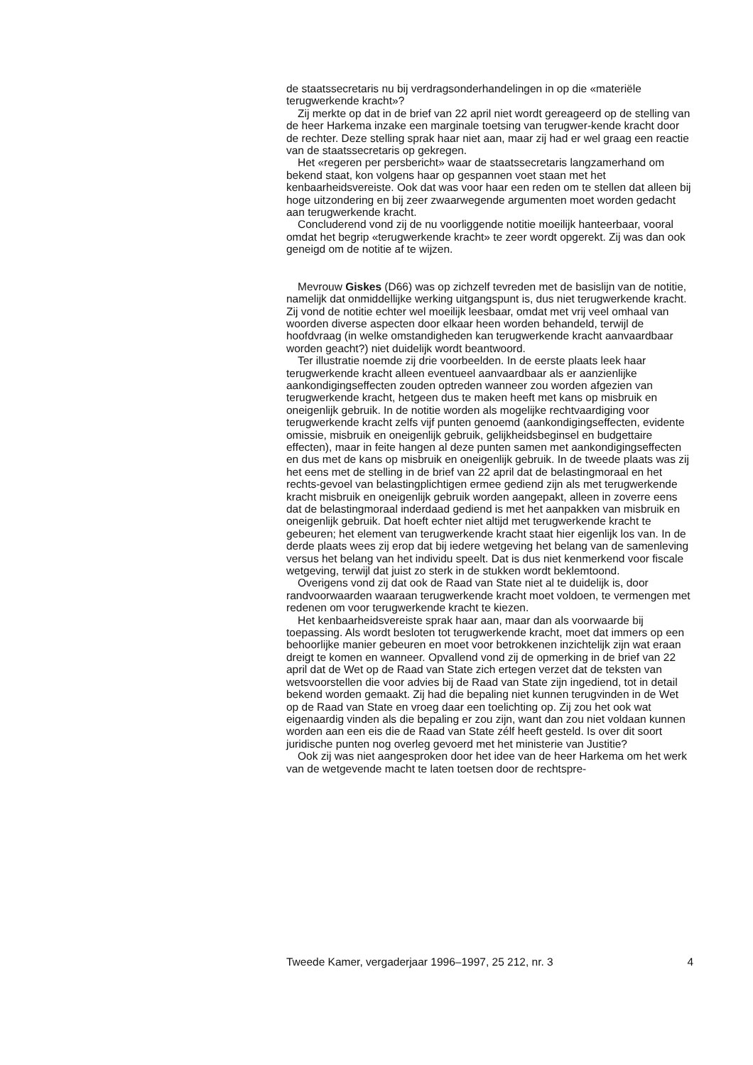de staatssecretaris nu bij verdragsonderhandelingen in op die «materiële terugwerkende kracht»?
Zij merkte op dat in de brief van 22 april niet wordt gereageerd op de stelling van de heer Harkema inzake een marginale toetsing van terugwer-kende kracht door de rechter. Deze stelling sprak haar niet aan, maar zij had er wel graag een reactie van de staatssecretaris op gekregen.
Het «regeren per persbericht» waar de staatssecretaris langzamerhand om bekend staat, kon volgens haar op gespannen voet staan met het kenbaarheidsvereiste. Ook dat was voor haar een reden om te stellen dat alleen bij hoge uitzondering en bij zeer zwaarwegende argumenten moet worden gedacht aan terugwerkende kracht.
Concluderend vond zij de nu voorliggende notitie moeilijk hanteerbaar, vooral omdat het begrip «terugwerkende kracht» te zeer wordt opgerekt. Zij was dan ook geneigd om de notitie af te wijzen.
Mevrouw Giskes (D66) was op zichzelf tevreden met de basislijn van de notitie, namelijk dat onmiddellijke werking uitgangspunt is, dus niet terugwerkende kracht. Zij vond de notitie echter wel moeilijk leesbaar, omdat met vrij veel omhaal van woorden diverse aspecten door elkaar heen worden behandeld, terwijl de hoofdvraag (in welke omstandigheden kan terugwerkende kracht aanvaardbaar worden geacht?) niet duidelijk wordt beantwoord.
Ter illustratie noemde zij drie voorbeelden. In de eerste plaats leek haar terugwerkende kracht alleen eventueel aanvaardbaar als er aanzienlijke aankondigingseffecten zouden optreden wanneer zou worden afgezien van terugwerkende kracht, hetgeen dus te maken heeft met kans op misbruik en oneigenlijk gebruik. In de notitie worden als mogelijke rechtvaardiging voor terugwerkende kracht zelfs vijf punten genoemd (aankondigingseffecten, evidente omissie, misbruik en oneigenlijk gebruik, gelijkheidsbeginsel en budgettaire effecten), maar in feite hangen al deze punten samen met aankondigingseffecten en dus met de kans op misbruik en oneigenlijk gebruik. In de tweede plaats was zij het eens met de stelling in de brief van 22 april dat de belastingmoraal en het rechts-gevoel van belastingplichtigen ermee gediend zijn als met terugwerkende kracht misbruik en oneigenlijk gebruik worden aangepakt, alleen in zoverre eens dat de belastingmoraal inderdaad gediend is met het aanpakken van misbruik en oneigenlijk gebruik. Dat hoeft echter niet altijd met terugwerkende kracht te gebeuren; het element van terugwerkende kracht staat hier eigenlijk los van. In de derde plaats wees zij erop dat bij iedere wetgeving het belang van de samenleving versus het belang van het individu speelt. Dat is dus niet kenmerkend voor fiscale wetgeving, terwijl dat juist zo sterk in de stukken wordt beklemtoond.
Overigens vond zij dat ook de Raad van State niet al te duidelijk is, door randvoorwaarden waaraan terugwerkende kracht moet voldoen, te vermengen met redenen om voor terugwerkende kracht te kiezen.
Het kenbaarheidsvereiste sprak haar aan, maar dan als voorwaarde bij toepassing. Als wordt besloten tot terugwerkende kracht, moet dat immers op een behoorlijke manier gebeuren en moet voor betrokkenen inzichtelijk zijn wat eraan dreigt te komen en wanneer. Opvallend vond zij de opmerking in de brief van 22 april dat de Wet op de Raad van State zich ertegen verzet dat de teksten van wetsvoorstellen die voor advies bij de Raad van State zijn ingediend, tot in detail bekend worden gemaakt. Zij had die bepaling niet kunnen terugvinden in de Wet op de Raad van State en vroeg daar een toelichting op. Zij zou het ook wat eigenaardig vinden als die bepaling er zou zijn, want dan zou niet voldaan kunnen worden aan een eis die de Raad van State zélf heeft gesteld. Is over dit soort juridische punten nog overleg gevoerd met het ministerie van Justitie?
Ook zij was niet aangesproken door het idee van de heer Harkema om het werk van de wetgevende macht te laten toetsen door de rechtspre-
Tweede Kamer, vergaderjaar 1996–1997, 25 212, nr. 3 4